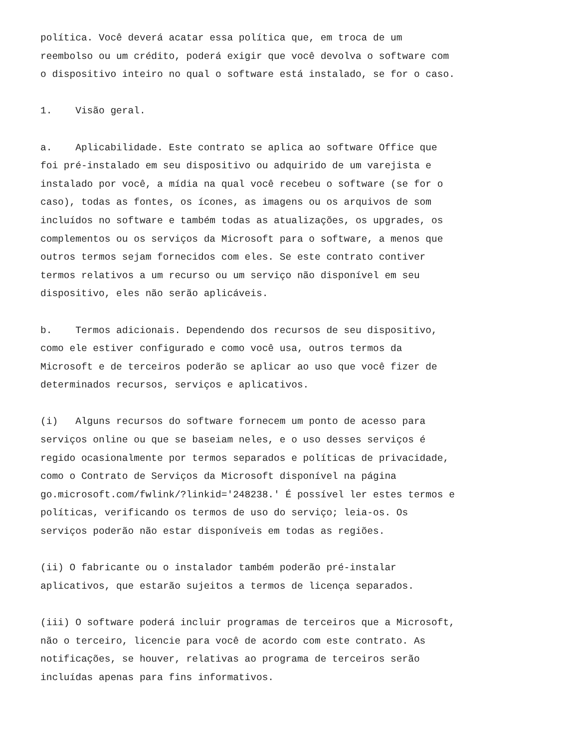política. Você deverá acatar essa política que, em troca de um reembolso ou um crédito, poderá exigir que você devolva o software com o dispositivo inteiro no qual o software está instalado, se for o caso.
1. Visão geral.
a. Aplicabilidade. Este contrato se aplica ao software Office que foi pré-instalado em seu dispositivo ou adquirido de um varejista e instalado por você, a mídia na qual você recebeu o software (se for o caso), todas as fontes, os ícones, as imagens ou os arquivos de som incluídos no software e também todas as atualizações, os upgrades, os complementos ou os serviços da Microsoft para o software, a menos que outros termos sejam fornecidos com eles. Se este contrato contiver termos relativos a um recurso ou um serviço não disponível em seu dispositivo, eles não serão aplicáveis.
b. Termos adicionais. Dependendo dos recursos de seu dispositivo, como ele estiver configurado e como você usa, outros termos da Microsoft e de terceiros poderão se aplicar ao uso que você fizer de determinados recursos, serviços e aplicativos.
(i) Alguns recursos do software fornecem um ponto de acesso para serviços online ou que se baseiam neles, e o uso desses serviços é regido ocasionalmente por termos separados e políticas de privacidade, como o Contrato de Serviços da Microsoft disponível na página go.microsoft.com/fwlink/?linkid='248238.' É possível ler estes termos e políticas, verificando os termos de uso do serviço; leia-os. Os serviços poderão não estar disponíveis em todas as regiões.
(ii) O fabricante ou o instalador também poderão pré-instalar aplicativos, que estarão sujeitos a termos de licença separados.
(iii) O software poderá incluir programas de terceiros que a Microsoft, não o terceiro, licencie para você de acordo com este contrato. As notificações, se houver, relativas ao programa de terceiros serão incluídas apenas para fins informativos.